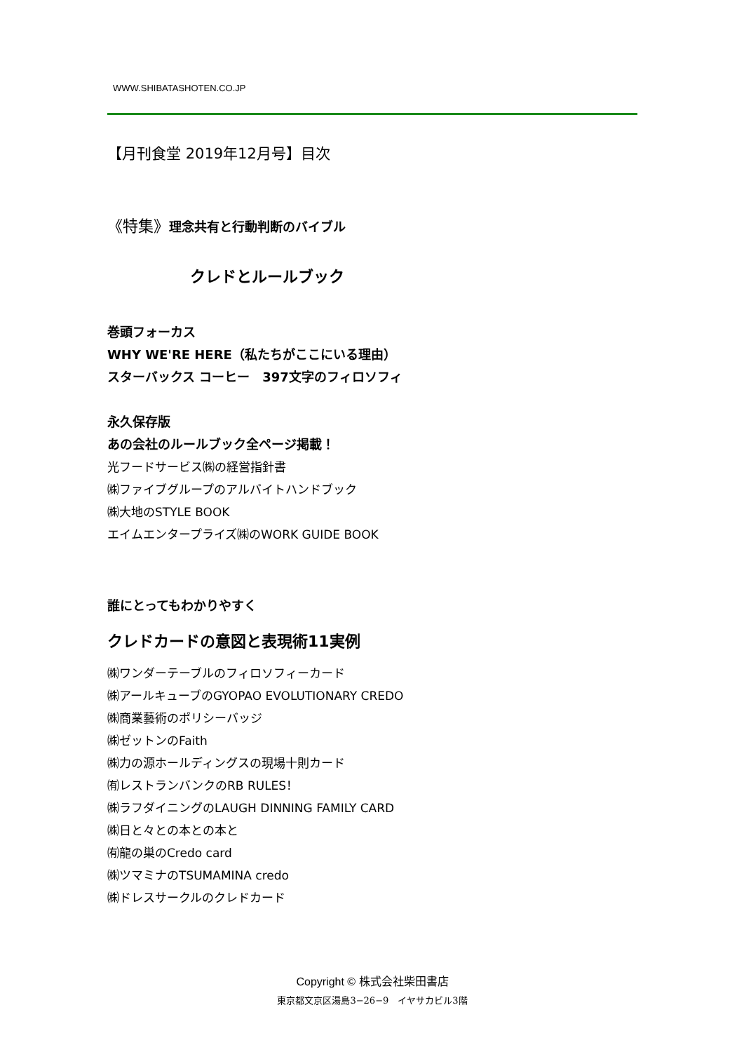WWW.SHIBATASHOTEN.CO.JP
【月刊食堂 2019年12月号】目次
《特集》理念共有と行動判断のバイブル
クレドとルールブック
巻頭フォーカス
WHY WE'RE HERE（私たちがここにいる理由）
スターバックス コーヒー　397文字のフィロソフィ
永久保存版
あの会社のルールブック全ページ掲載！
光フードサービス㈱の経営指針書
㈱ファイブグループのアルバイトハンドブック
㈱大地のSTYLE BOOK
エイムエンタープライズ㈱のWORK GUIDE BOOK
誰にとってもわかりやすく
クレドカードの意図と表現術11実例
㈱ワンダーテーブルのフィロソフィーカード
㈱アールキューブのGYOPAO EVOLUTIONARY CREDO
㈱商業藝術のポリシーバッジ
㈱ゼットンのFaith
㈱力の源ホールディングスの現場十則カード
㈲レストランバンクのRB RULES！
㈱ラフダイニングのLAUGH DINNING FAMILY CARD
㈱日と々との本との本と
㈲龍の巣のCredo card
㈱ツマミナのTSUMAMINA credo
㈱ドレスサークルのクレドカード
Copyright © 株式会社柴田書店
東京都文京区湯島3−26−9　イヤサカビル3階